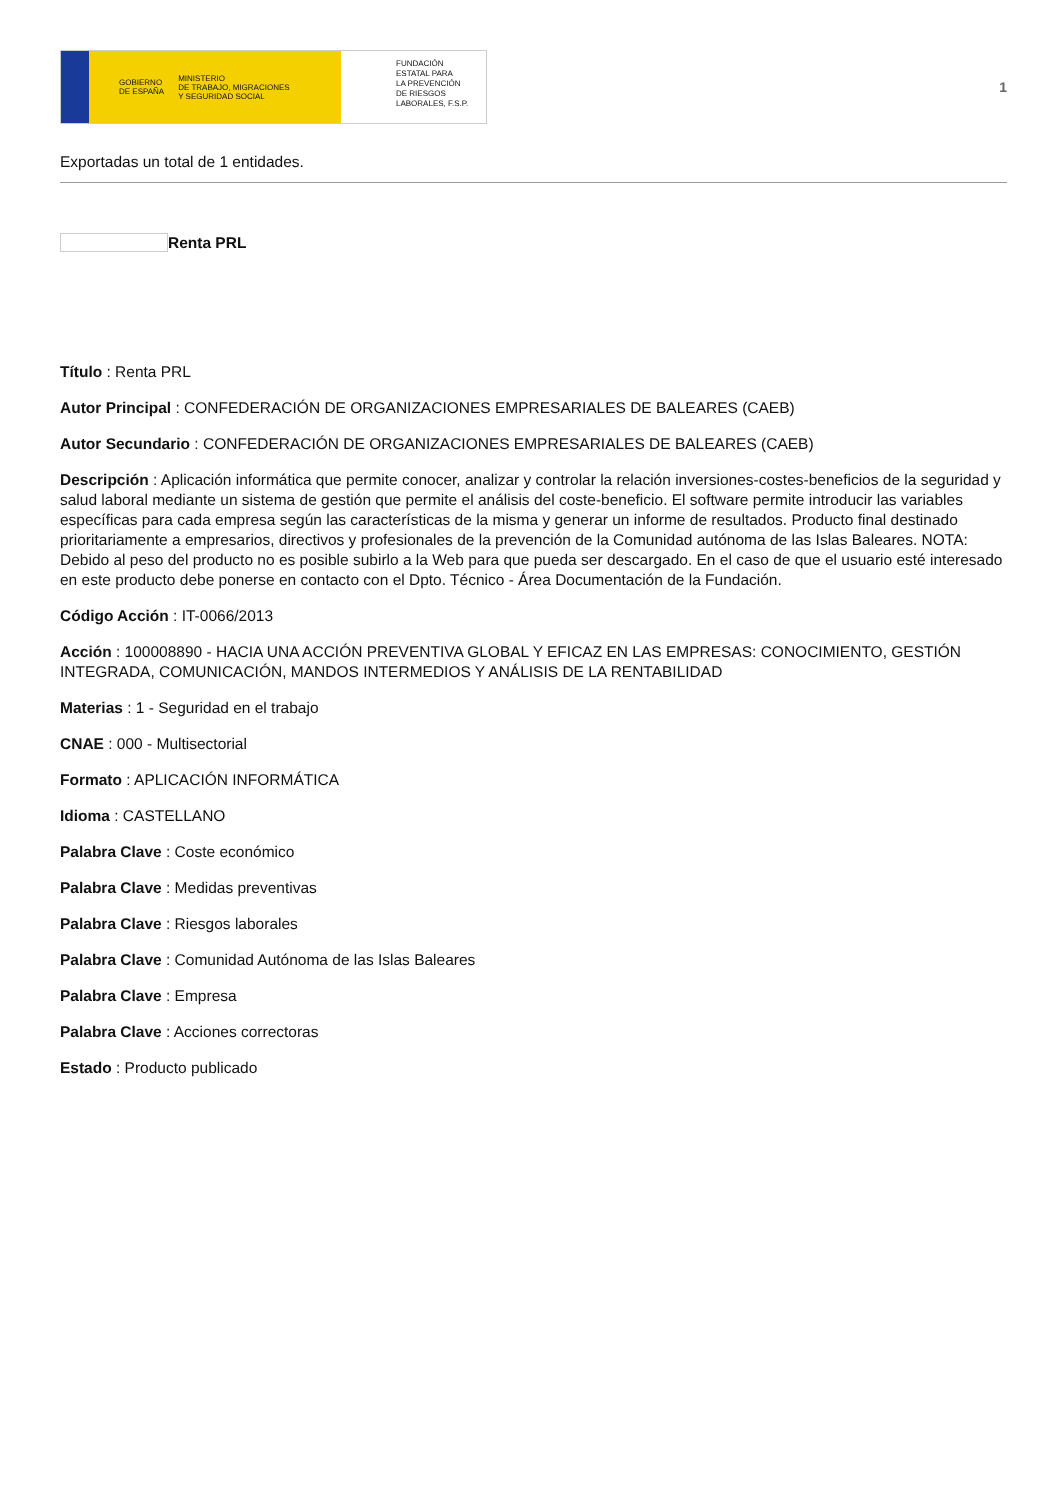GOBIERNO
DE ESPAÑA MINISTERIO
DE TRABAJO, MIGRACIONES
Y SEGURIDAD SOCIAL
FUNDACIÓN
ESTATAL PARA
LA PREVENCIÓN
DE RIESGOS
LABORALES, F.S.P.
1
Exportadas un total de 1 entidades.
Renta PRL
Título : Renta PRL
Autor Principal : CONFEDERACIÓN DE ORGANIZACIONES EMPRESARIALES DE BALEARES (CAEB)
Autor Secundario : CONFEDERACIÓN DE ORGANIZACIONES EMPRESARIALES DE BALEARES (CAEB)
Descripción : Aplicación informática que permite conocer, analizar y controlar la relación inversiones-costes-beneficios de la seguridad y salud laboral mediante un sistema de gestión que permite el análisis del coste-beneficio. El software permite introducir las variables específicas para cada empresa según las características de la misma y generar un informe de resultados. Producto final destinado prioritariamente a empresarios, directivos y profesionales de la prevención de la Comunidad autónoma de las Islas Baleares. NOTA: Debido al peso del producto no es posible subirlo a la Web para que pueda ser descargado. En el caso de que el usuario esté interesado en este producto debe ponerse en contacto con el Dpto. Técnico - Área Documentación de la Fundación.
Código Acción : IT-0066/2013
Acción : 100008890 - HACIA UNA ACCIÓN PREVENTIVA GLOBAL Y EFICAZ EN LAS EMPRESAS: CONOCIMIENTO, GESTIÓN INTEGRADA, COMUNICACIÓN, MANDOS INTERMEDIOS Y ANÁLISIS DE LA RENTABILIDAD
Materias : 1 - Seguridad en el trabajo
CNAE : 000 - Multisectorial
Formato : APLICACIÓN INFORMÁTICA
Idioma : CASTELLANO
Palabra Clave : Coste económico
Palabra Clave : Medidas preventivas
Palabra Clave : Riesgos laborales
Palabra Clave : Comunidad Autónoma de las Islas Baleares
Palabra Clave : Empresa
Palabra Clave : Acciones correctoras
Estado : Producto publicado